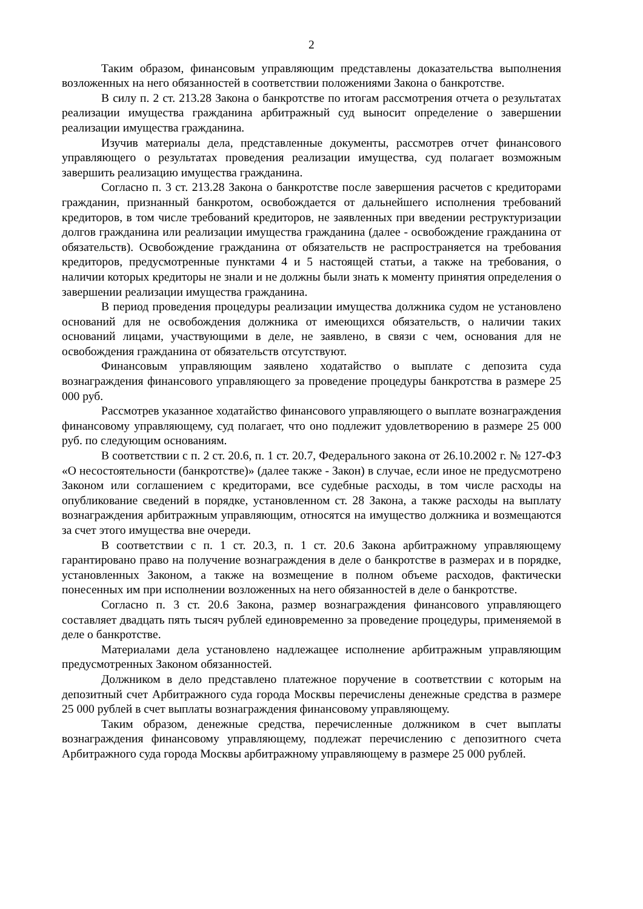2
Таким образом, финансовым управляющим представлены доказательства выполнения возложенных на него обязанностей в соответствии положениями Закона о банкротстве.
В силу п. 2 ст. 213.28 Закона о банкротстве по итогам рассмотрения отчета о результатах реализации имущества гражданина арбитражный суд выносит определение о завершении реализации имущества гражданина.
Изучив материалы дела, представленные документы, рассмотрев отчет финансового управляющего о результатах проведения реализации имущества, суд полагает возможным завершить реализацию имущества гражданина.
Согласно п. 3 ст. 213.28 Закона о банкротстве после завершения расчетов с кредиторами гражданин, признанный банкротом, освобождается от дальнейшего исполнения требований кредиторов, в том числе требований кредиторов, не заявленных при введении реструктуризации долгов гражданина или реализации имущества гражданина (далее - освобождение гражданина от обязательств). Освобождение гражданина от обязательств не распространяется на требования кредиторов, предусмотренные пунктами 4 и 5 настоящей статьи, а также на требования, о наличии которых кредиторы не знали и не должны были знать к моменту принятия определения о завершении реализации имущества гражданина.
В период проведения процедуры реализации имущества должника судом не установлено оснований для не освобождения должника от имеющихся обязательств, о наличии таких оснований лицами, участвующими в деле, не заявлено, в связи с чем, основания для не освобождения гражданина от обязательств отсутствуют.
Финансовым управляющим заявлено ходатайство о выплате с депозита суда вознаграждения финансового управляющего за проведение процедуры банкротства в размере 25 000 руб.
Рассмотрев указанное ходатайство финансового управляющего о выплате вознаграждения финансовому управляющему, суд полагает, что оно подлежит удовлетворению в размере 25 000 руб. по следующим основаниям.
В соответствии с п. 2 ст. 20.6, п. 1 ст. 20.7, Федерального закона от 26.10.2002 г. № 127-ФЗ «О несостоятельности (банкротстве)» (далее также - Закон) в случае, если иное не предусмотрено Законом или соглашением с кредиторами, все судебные расходы, в том числе расходы на опубликование сведений в порядке, установленном ст. 28 Закона, а также расходы на выплату вознаграждения арбитражным управляющим, относятся на имущество должника и возмещаются за счет этого имущества вне очереди.
В соответствии с п. 1 ст. 20.3, п. 1 ст. 20.6 Закона арбитражному управляющему гарантировано право на получение вознаграждения в деле о банкротстве в размерах и в порядке, установленных Законом, а также на возмещение в полном объеме расходов, фактически понесенных им при исполнении возложенных на него обязанностей в деле о банкротстве.
Согласно п. 3 ст. 20.6 Закона, размер вознаграждения финансового управляющего составляет двадцать пять тысяч рублей единовременно за проведение процедуры, применяемой в деле о банкротстве.
Материалами дела установлено надлежащее исполнение арбитражным управляющим предусмотренных Законом обязанностей.
Должником в дело представлено платежное поручение в соответствии с которым на депозитный счет Арбитражного суда города Москвы перечислены денежные средства в размере 25 000 рублей в счет выплаты вознаграждения финансовому управляющему.
Таким образом, денежные средства, перечисленные должником в счет выплаты вознаграждения финансовому управляющему, подлежат перечислению с депозитного счета Арбитражного суда города Москвы арбитражному управляющему в размере 25 000 рублей.